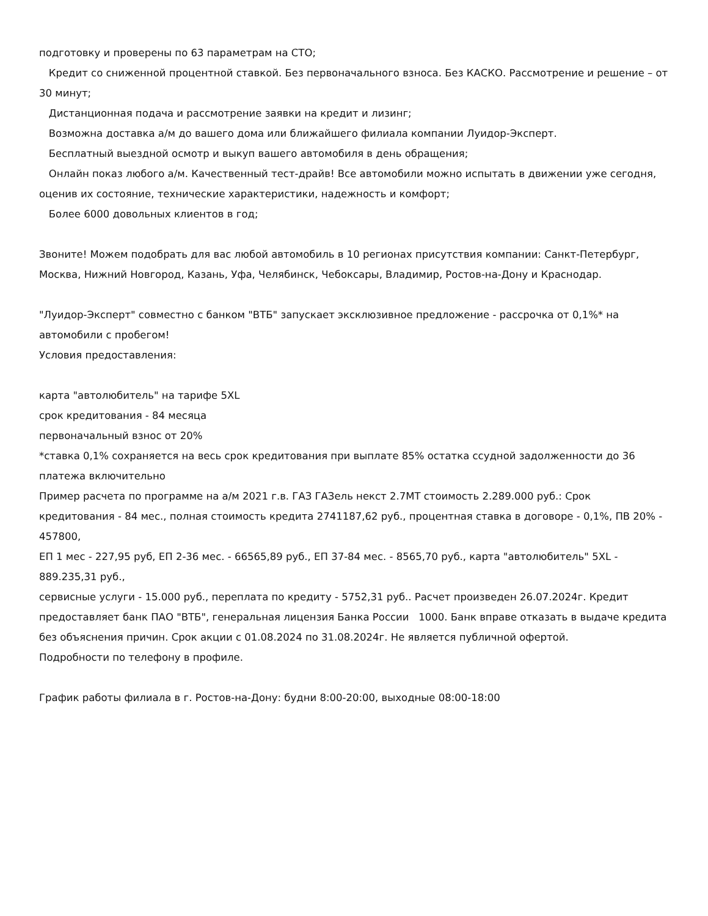подготовку и проверены по 63 параметрам на СТО;
Кредит со сниженной процентной ставкой. Без первоначального взноса. Без КАСКО. Рассмотрение и решение – от 30 минут;
Дистанционная подача и рассмотрение заявки на кредит и лизинг;
Возможна доставка а/м до вашего дома или ближайшего филиала компании Луидор-Эксперт.
Бесплатный выездной осмотр и выкуп вашего автомобиля в день обращения;
Онлайн показ любого а/м. Качественный тест-драйв! Все автомобили можно испытать в движении уже сегодня, оценив их состояние, технические характеристики, надежность и комфорт;
Более 6000 довольных клиентов в год;
Звоните! Можем подобрать для вас любой автомобиль в 10 регионах присутствия компании: Санкт-Петербург, Москва, Нижний Новгород, Казань, Уфа, Челябинск, Чебоксары, Владимир, Ростов-на-Дону и Краснодар.
"Луидор-Эксперт" совместно с банком "ВТБ" запускает эксклюзивное предложение - рассрочка от 0,1%* на автомобили с пробегом!
Условия предоставления:
карта "автолюбитель" на тарифе 5XL
срок кредитования - 84 месяца
первоначальный взнос от 20%
*ставка 0,1% сохраняется на весь срок кредитования при выплате 85% остатка ссудной задолженности до 36 платежа включительно
Пример расчета по программе на а/м 2021 г.в. ГАЗ ГАЗель некст 2.7MT стоимость 2.289.000 руб.: Срок кредитования - 84 мес., полная стоимость кредита 2741187,62 руб., процентная ставка в договоре - 0,1%, ПВ 20% - 457800,
ЕП 1 мес - 227,95 руб, ЕП 2-36 мес. - 66565,89 руб., ЕП 37-84 мес. - 8565,70 руб., карта "автолюбитель" 5XL - 889.235,31 руб.,
сервисные услуги - 15.000 руб., переплата по кредиту - 5752,31 руб.. Расчет произведен 26.07.2024г. Кредит предоставляет банк ПАО "ВТБ", генеральная лицензия Банка России 1000. Банк вправе отказать в выдаче кредита без объяснения причин. Срок акции с 01.08.2024 по 31.08.2024г. Не является публичной офертой.
Подробности по телефону в профиле.
График работы филиала в г. Ростов-на-Дону: будни 8:00-20:00, выходные 08:00-18:00